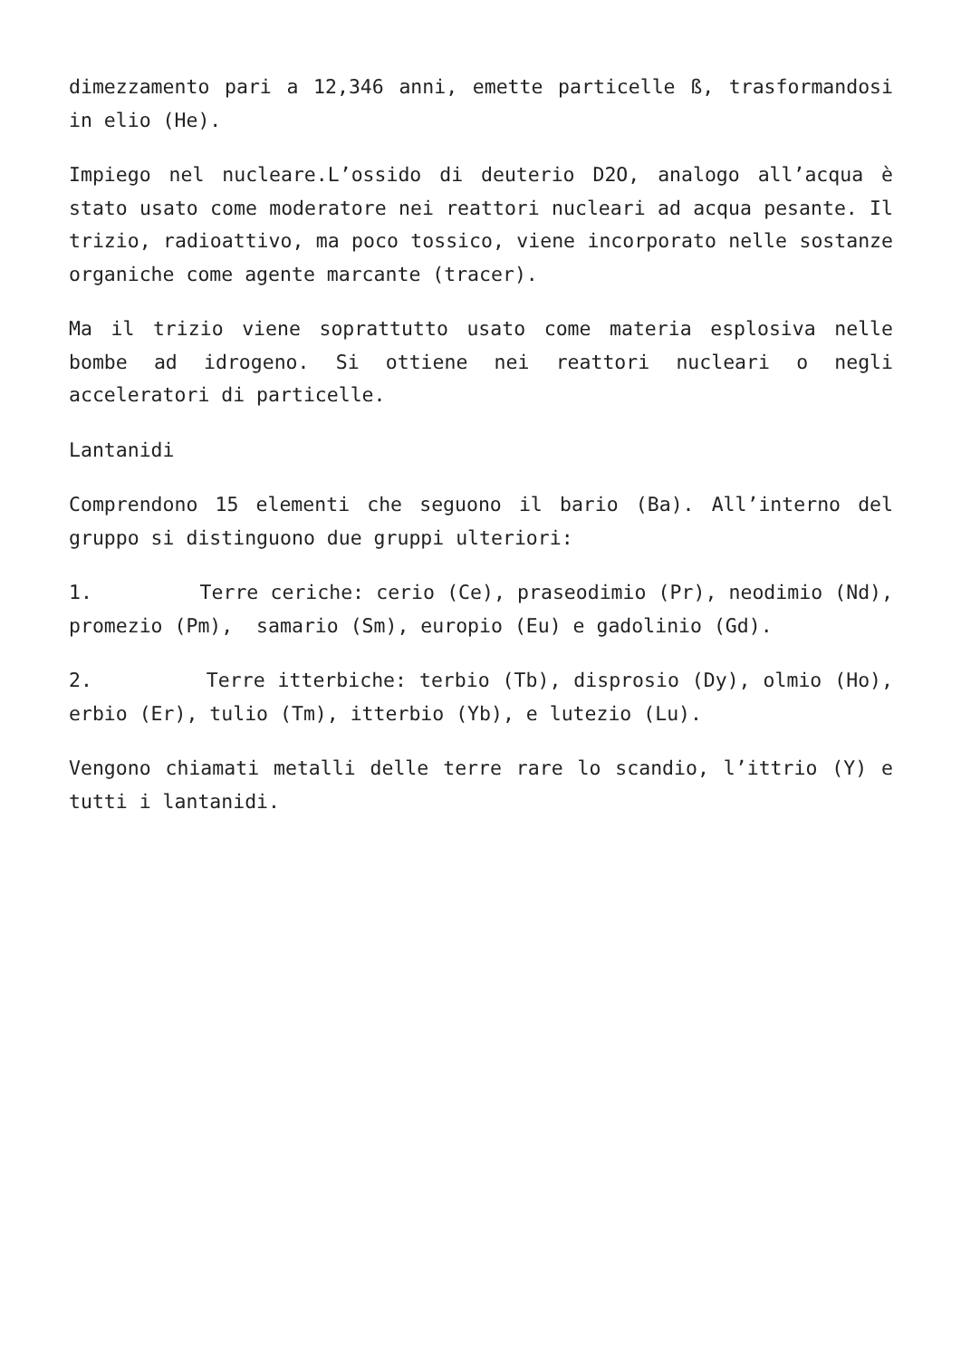dimezzamento pari a 12,346 anni, emette particelle ß, trasformandosi in elio (He).
Impiego nel nucleare.L’ossido di deuterio D2O, analogo all’acqua è stato usato come moderatore nei reattori nucleari ad acqua pesante. Il trizio, radioattivo, ma poco tossico, viene incorporato nelle sostanze organiche come agente marcante (tracer).
Ma il trizio viene soprattutto usato come materia esplosiva nelle bombe ad idrogeno. Si ottiene nei reattori nucleari o negli acceleratori di particelle.
Lantanidi
Comprendono 15 elementi che seguono il bario (Ba). All’interno del gruppo si distinguono due gruppi ulteriori:
1. Terre ceriche: cerio (Ce), praseodimio (Pr), neodimio (Nd), promezio (Pm), samario (Sm), europio (Eu) e gadolinio (Gd).
2. Terre itterbiche: terbio (Tb), disprosio (Dy), olmio (Ho), erbio (Er), tulio (Tm), itterbio (Yb), e lutezio (Lu).
Vengono chiamati metalli delle terre rare lo scandio, l’ittrio (Y) e tutti i lantanidi.